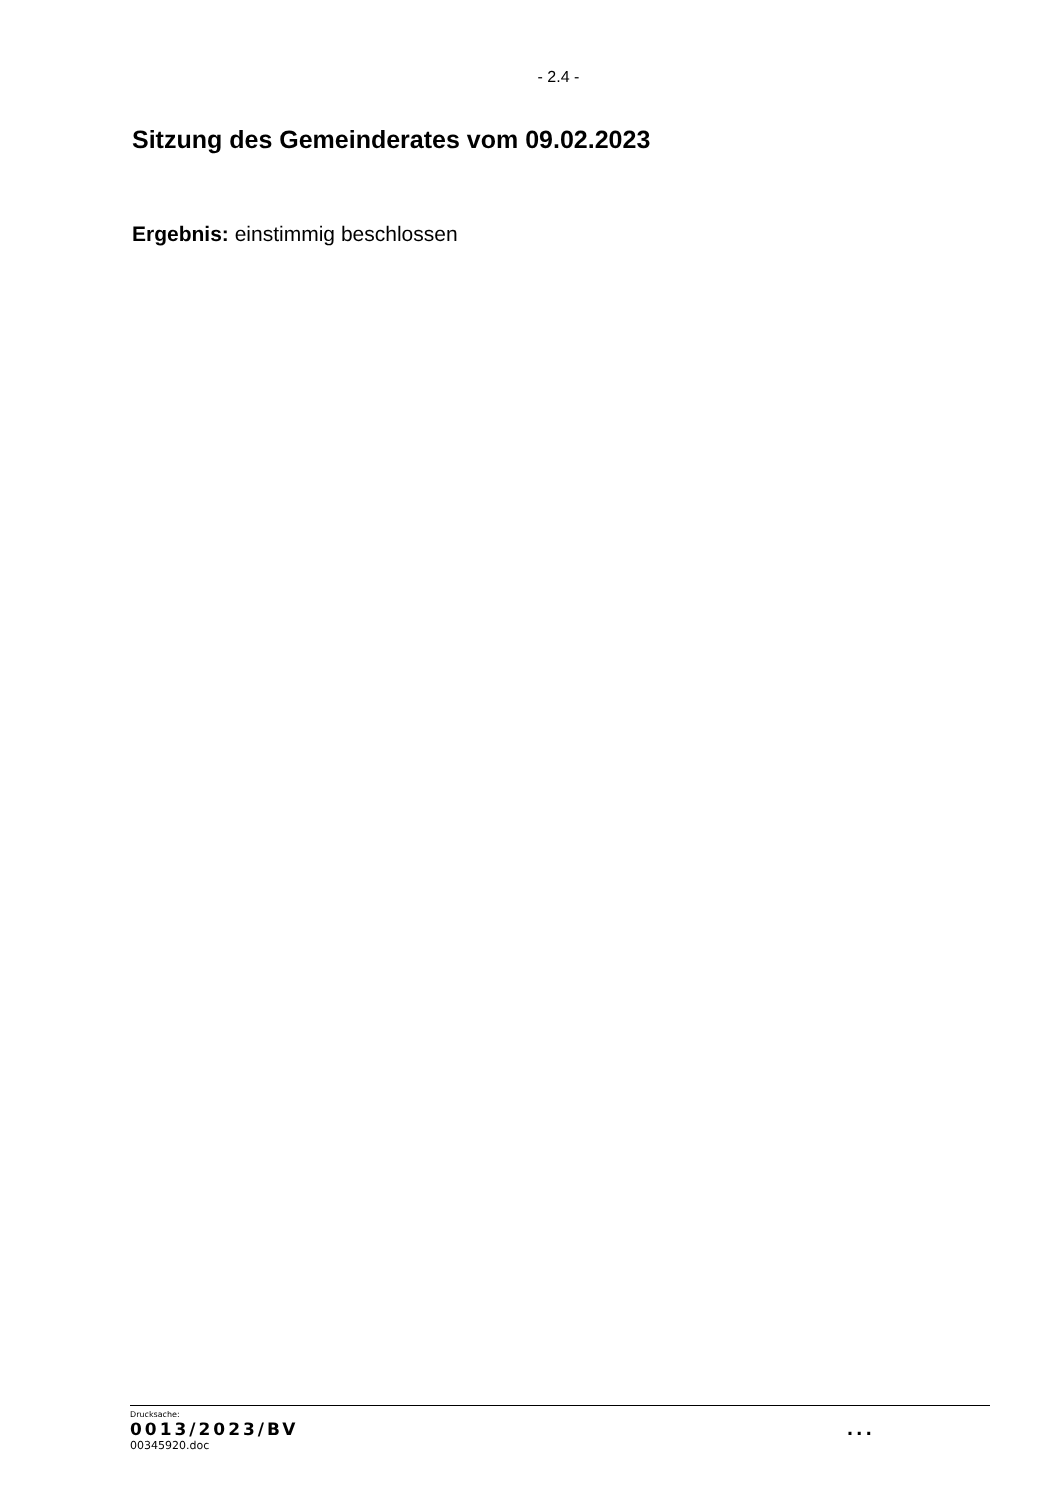- 2.4 -
Sitzung des Gemeinderates vom 09.02.2023
Ergebnis: einstimmig beschlossen
Drucksache:
0013/2023/BV...
00345920.doc